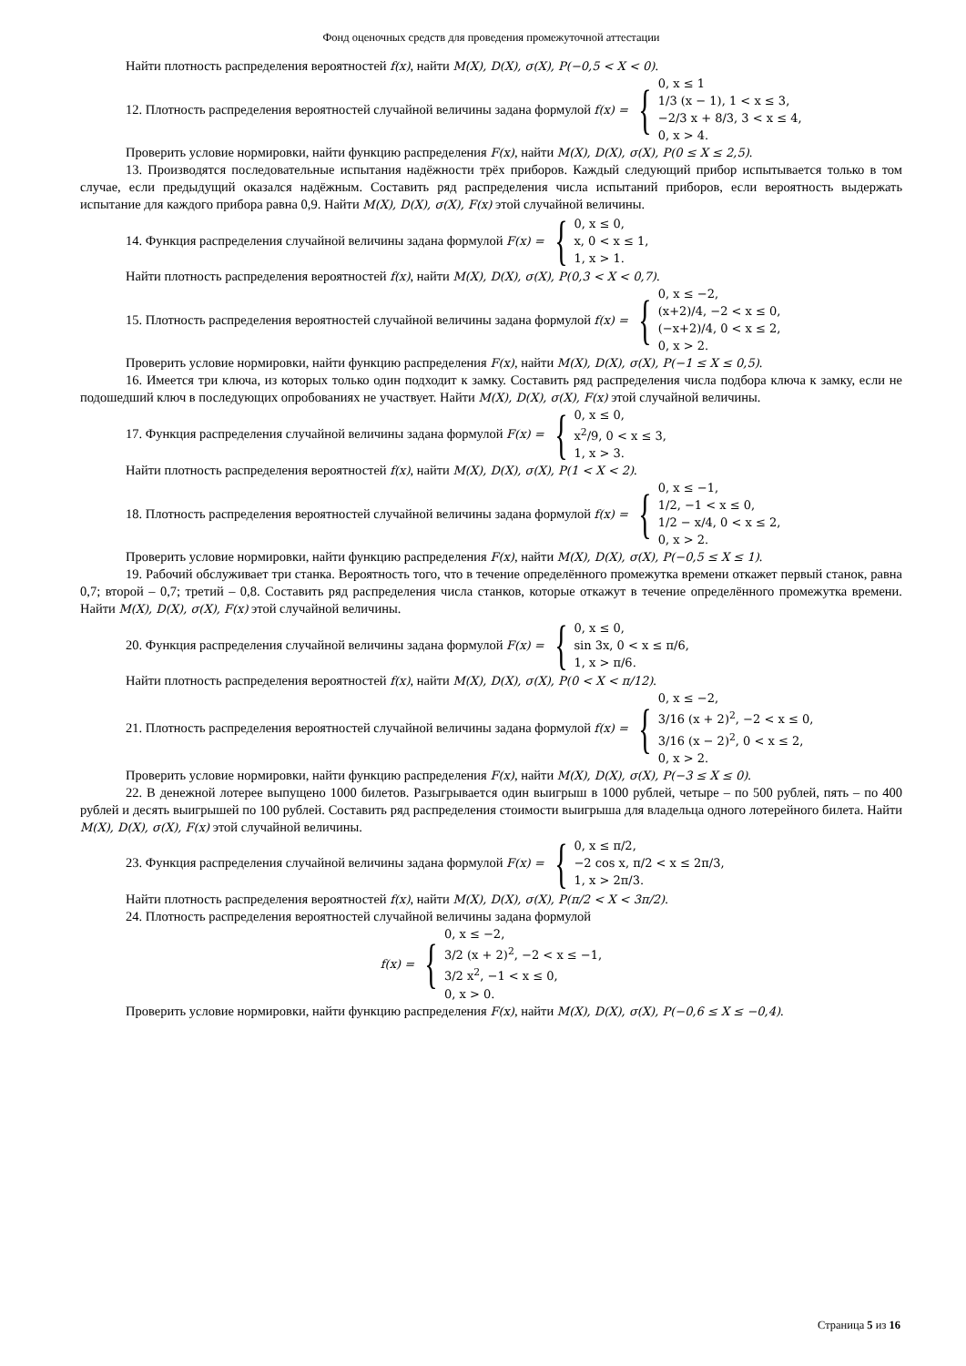Фонд оценочных средств для проведения промежуточной аттестации
Найти плотность распределения вероятностей f(x), найти M(X), D(X), σ(X), P(−0,5 < X < 0).
12. Плотность распределения вероятностей случайной величины задана формулой f(x) = { 0, x ≤ 1
1/3 (x − 1), 1 < x ≤ 3,
−2/3 x + 8/3, 3 < x ≤ 4,
0, x > 4.
Проверить условие нормировки, найти функцию распределения F(x), найти M(X), D(X), σ(X), P(0 ≤ X ≤ 2,5).
13. Производятся последовательные испытания надёжности трёх приборов. Каждый следующий прибор испытывается только в том случае, если предыдущий оказался надёжным. Составить ряд распределения числа испытаний приборов, если вероятность выдержать испытание для каждого прибора равна 0,9. Найти M(X), D(X), σ(X), F(x) этой случайной величины.
14. Функция распределения случайной величины задана формулой F(x) = { 0, x ≤ 0,
x, 0 < x ≤ 1,
1, x > 1.
Найти плотность распределения вероятностей f(x), найти M(X), D(X), σ(X), P(0,3 < X < 0,7).
15. Плотность распределения вероятностей случайной величины задана формулой f(x) = { 0, x ≤ −2,
(x+2)/4, −2 < x ≤ 0,
(−x+2)/4, 0 < x ≤ 2,
0, x > 2.
Проверить условие нормировки, найти функцию распределения F(x), найти M(X), D(X), σ(X), P(−1 ≤ X ≤ 0,5).
16. Имеется три ключа, из которых только один подходит к замку. Составить ряд распределения числа подбора ключа к замку, если не подошедший ключ в последующих опробованиях не участвует. Найти M(X), D(X), σ(X), F(x) этой случайной величины.
17. Функция распределения случайной величины задана формулой F(x) = { 0, x ≤ 0,
x<sup>2</sup>/9, 0 < x ≤ 3,
1, x > 3.
Найти плотность распределения вероятностей f(x), найти M(X), D(X), σ(X), P(1 < X < 2).
18. Плотность распределения вероятностей случайной величины задана формулой f(x) = { 0, x ≤ −1,
1/2, −1 < x ≤ 0,
1/2 − x/4, 0 < x ≤ 2,
0, x > 2.
Проверить условие нормировки, найти функцию распределения F(x), найти M(X), D(X), σ(X), P(−0,5 ≤ X ≤ 1).
19. Рабочий обслуживает три станка. Вероятность того, что в течение определённого промежутка времени откажет первый станок, равна 0,7; второй – 0,7; третий – 0,8. Составить ряд распределения числа станков, которые откажут в течение определённого промежутка времени. Найти M(X), D(X), σ(X), F(x) этой случайной величины.
20. Функция распределения случайной величины задана формулой F(x) = { 0, x ≤ 0,
sin 3x, 0 < x ≤ π/6,
1, x > π/6.
Найти плотность распределения вероятностей f(x), найти M(X), D(X), σ(X), P(0 < X < π/12).
21. Плотность распределения вероятностей случайной величины задана формулой f(x) = { 0, x ≤ −2,
3/16 (x + 2)<sup>2</sup>, −2 < x ≤ 0,
3/16 (x − 2)<sup>2</sup>, 0 < x ≤ 2,
0, x > 2.
Проверить условие нормировки, найти функцию распределения F(x), найти M(X), D(X), σ(X), P(−3 ≤ X ≤ 0).
22. В денежной лотерее выпущено 1000 билетов. Разыгрывается один выигрыш в 1000 рублей, четыре – по 500 рублей, пять – по 400 рублей и десять выигрышей по 100 рублей. Составить ряд распределения стоимости выигрыша для владельца одного лотерейного билета. Найти M(X), D(X), σ(X), F(x) этой случайной величины.
23. Функция распределения случайной величины задана формулой F(x) = { 0, x ≤ π/2,
−2 cos x, π/2 < x ≤ 2π/3,
1, x > 2π/3.
Найти плотность распределения вероятностей f(x), найти M(X), D(X), σ(X), P(π/2 < X < 3π/2).
24. Плотность распределения вероятностей случайной величины задана формулой
f(x) = { 0, x ≤ −2,
3/2 (x + 2)<sup>2</sup>, −2 < x ≤ −1,
3/2 x<sup>2</sup>, −1 < x ≤ 0,
0, x > 0.
Проверить условие нормировки, найти функцию распределения F(x), найти M(X), D(X), σ(X), P(−0,6 ≤ X ≤ −0,4).
Страница 5 из 16